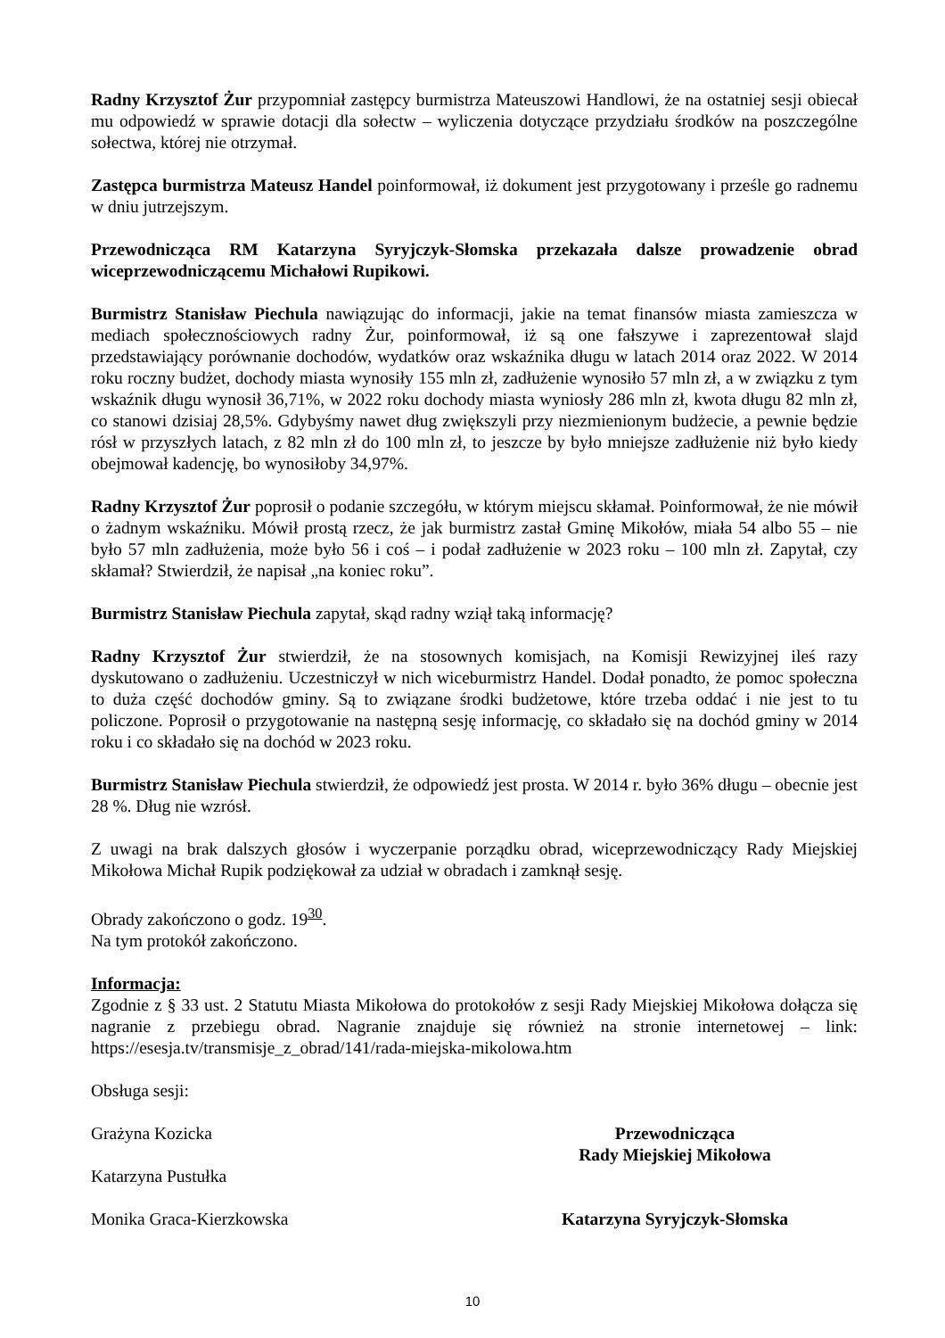Radny Krzysztof Żur przypomniał zastępcy burmistrza Mateuszowi Handlowi, że na ostatniej sesji obiecał mu odpowiedź w sprawie dotacji dla sołectw – wyliczenia dotyczące przydziału środków na poszczególne sołectwa, której nie otrzymał.
Zastępca burmistrza Mateusz Handel poinformował, iż dokument jest przygotowany i prześle go radnemu w dniu jutrzejszym.
Przewodnicząca RM Katarzyna Syryjczyk-Słomska przekazała dalsze prowadzenie obrad wiceprzewodniczącemu Michałowi Rupikowi.
Burmistrz Stanisław Piechula nawiązując do informacji, jakie na temat finansów miasta zamieszcza w mediach społecznościowych radny Żur, poinformował, iż są one fałszywe i zaprezentował slajd przedstawiający porównanie dochodów, wydatków oraz wskaźnika długu w latach 2014 oraz 2022. W 2014 roku roczny budżet, dochody miasta wynosiły 155 mln zł, zadłużenie wynosiło 57 mln zł, a w związku z tym wskaźnik długu wynosił 36,71%, w 2022 roku dochody miasta wyniosły 286 mln zł, kwota długu 82 mln zł, co stanowi dzisiaj 28,5%. Gdybyśmy nawet dług zwiększyli przy niezmienionym budżecie, a pewnie będzie rósł w przyszłych latach, z 82 mln zł do 100 mln zł, to jeszcze by było mniejsze zadłużenie niż było kiedy obejmował kadencję, bo wynosiłoby 34,97%.
Radny Krzysztof Żur poprosił o podanie szczegółu, w którym miejscu skłamał. Poinformował, że nie mówił o żadnym wskaźniku. Mówił prostą rzecz, że jak burmistrz zastał Gminę Mikołów, miała 54 albo 55 – nie było 57 mln zadłużenia, może było 56 i coś – i podał zadłużenie w 2023 roku – 100 mln zł. Zapytał, czy skłamał? Stwierdził, że napisał „na koniec roku”.
Burmistrz Stanisław Piechula zapytał, skąd radny wziął taką informację?
Radny Krzysztof Żur stwierdził, że na stosownych komisjach, na Komisji Rewizyjnej ileś razy dyskutowano o zadłużeniu. Uczestniczył w nich wiceburmistrz Handel. Dodał ponadto, że pomoc społeczna to duża część dochodów gminy. Są to związane środki budżetowe, które trzeba oddać i nie jest to tu policzone. Poprosił o przygotowanie na następną sesję informację, co składało się na dochód gminy w 2014 roku i co składało się na dochód w 2023 roku.
Burmistrz Stanisław Piechula stwierdził, że odpowiedź jest prosta. W 2014 r. było 36% długu – obecnie jest 28 %. Dług nie wzrósł.
Z uwagi na brak dalszych głosów i wyczerpanie porządku obrad, wiceprzewodniczący Rady Miejskiej Mikołowa Michał Rupik podziękował za udział w obradach i zamknął sesję.
Obrady zakończono o godz. 19<sup>30</sup>.
Na tym protokół zakończono.
Informacja:
Zgodnie z § 33 ust. 2 Statutu Miasta Mikołowa do protokołów z sesji Rady Miejskiej Mikołowa dołącza się nagranie z przebiegu obrad. Nagranie znajduje się również na stronie internetowej – link: https://esesja.tv/transmisje_z_obrad/141/rada-miejska-mikolowa.htm
Obsługa sesji:
Grażyna Kozicka
Katarzyna Pustułka
Monika Graca-Kierzkowska
Przewodnicząca
Rady Miejskiej Mikołowa
Katarzyna Syryjczyk-Słomska
10